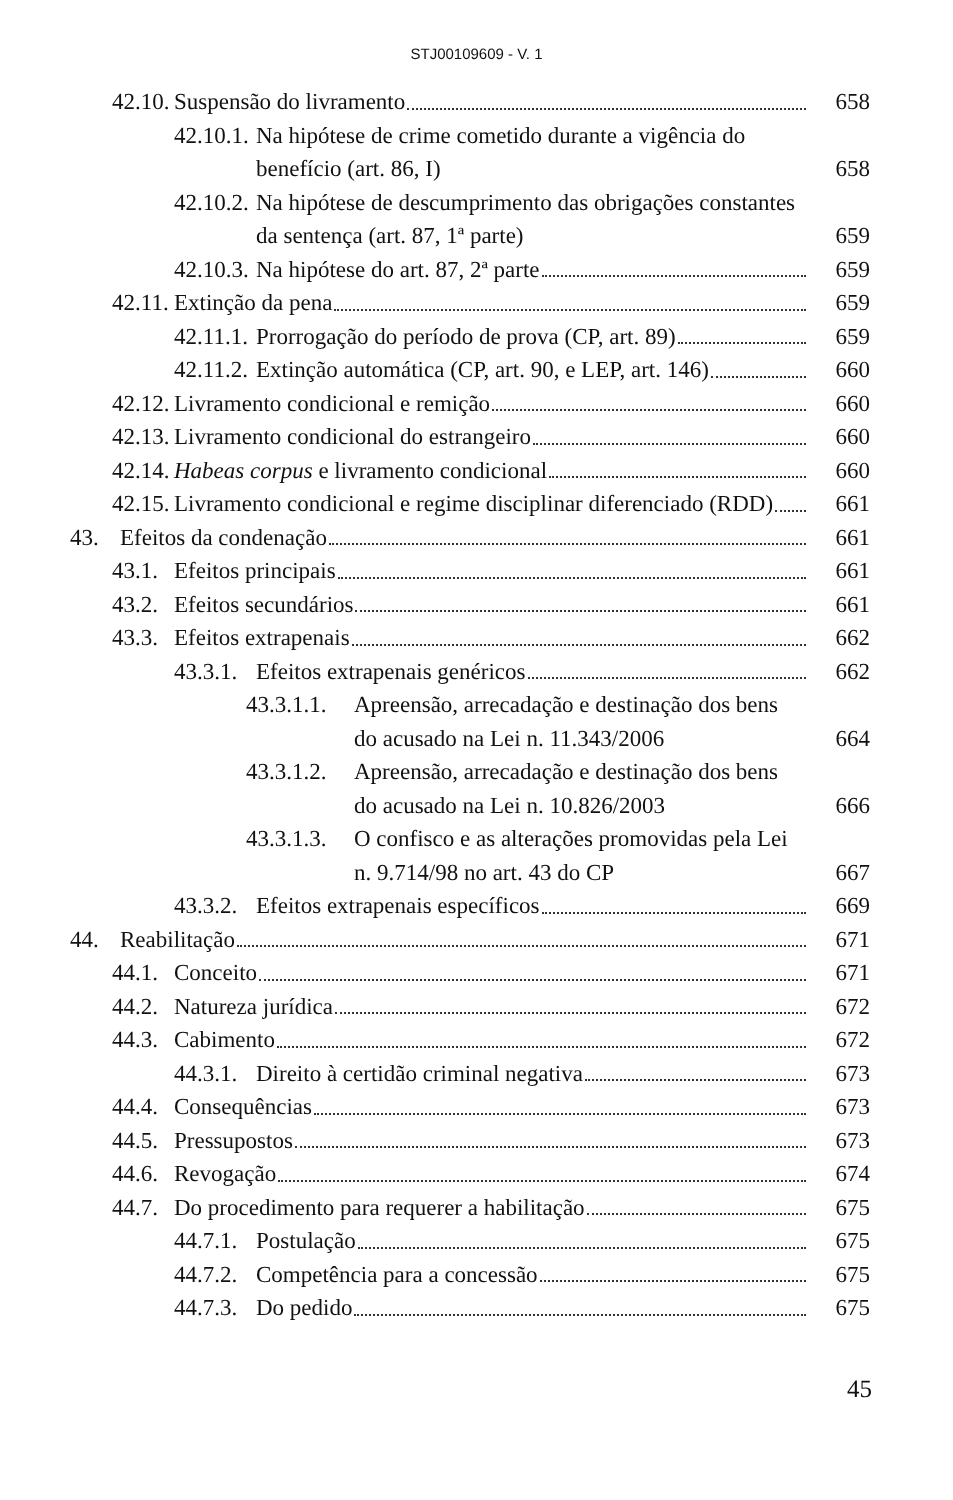STJ00109609 - V. 1
42.10. Suspensão do livramento 658
42.10.1. Na hipótese de crime cometido durante a vigência do benefício (art. 86, I) 658
42.10.2. Na hipótese de descumprimento das obrigações constantes da sentença (art. 87, 1ª parte) 659
42.10.3. Na hipótese do art. 87, 2ª parte 659
42.11. Extinção da pena 659
42.11.1. Prorrogação do período de prova (CP, art. 89) 659
42.11.2. Extinção automática (CP, art. 90, e LEP, art. 146) 660
42.12. Livramento condicional e remição 660
42.13. Livramento condicional do estrangeiro 660
42.14. Habeas corpus e livramento condicional 660
42.15. Livramento condicional e regime disciplinar diferenciado (RDD) 661
43. Efeitos da condenação 661
43.1. Efeitos principais 661
43.2. Efeitos secundários 661
43.3. Efeitos extrapenais 662
43.3.1. Efeitos extrapenais genéricos 662
43.3.1.1. Apreensão, arrecadação e destinação dos bens do acusado na Lei n. 11.343/2006 664
43.3.1.2. Apreensão, arrecadação e destinação dos bens do acusado na Lei n. 10.826/2003 666
43.3.1.3. O confisco e as alterações promovidas pela Lei n. 9.714/98 no art. 43 do CP 667
43.3.2. Efeitos extrapenais específicos 669
44. Reabilitação 671
44.1. Conceito 671
44.2. Natureza jurídica 672
44.3. Cabimento 672
44.3.1. Direito à certidão criminal negativa 673
44.4. Consequências 673
44.5. Pressupostos 673
44.6. Revogação 674
44.7. Do procedimento para requerer a habilitação 675
44.7.1. Postulação 675
44.7.2. Competência para a concessão 675
44.7.3. Do pedido 675
45